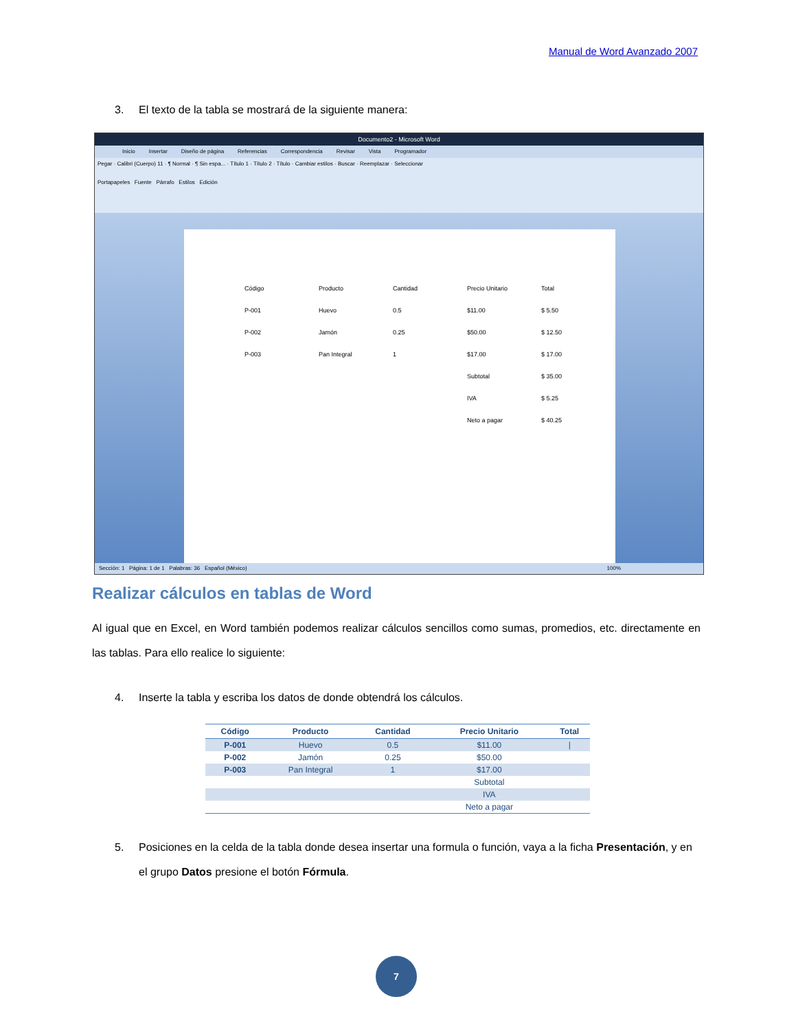Manual de Word Avanzado 2007
3. El texto de la tabla se mostrará de la siguiente manera:
Documento2 - Microsoft Word
Inicio Insertar Diseño de página Referencias Correspondencia Revisar Vista Programador
Pegar · Calibri (Cuerpo) 11 · ¶ Normal · ¶ Sin espa... · Título 1 · Título 2 · Título · Cambiar estilos · Buscar · Reemplazar · Seleccionar
Portapapeles Fuente Párrafo Estilos Edición
| Código | Producto | Cantidad | Precio Unitario | Total |
| P-001 | Huevo | 0.5 | $11.00 | $ 5.50 |
| P-002 | Jamón | 0.25 | $50.00 | $ 12.50 |
| P-003 | Pan Integral | 1 | $17.00 | $ 17.00 |
| | | | Subtotal | $ 35.00 |
| | | | IVA | $ 5.25 |
| | | | Neto a pagar | $ 40.25 |
Sección: 1 Página: 1 de 1 Palabras: 36 Español (México) 100%
Realizar cálculos en tablas de Word
Al igual que en Excel, en Word también podemos realizar cálculos sencillos como sumas, promedios, etc. directamente en las tablas. Para ello realice lo siguiente:
4. Inserte la tabla y escriba los datos de donde obtendrá los cálculos.
| Código | Producto | Cantidad | Precio Unitario | Total |
| --- | --- | --- | --- | --- |
| P-001 | Huevo | 0.5 | $11.00 | / |
| P-002 | Jamón | 0.25 | $50.00 | |
| P-003 | Pan Integral | 1 | $17.00 | |
| | | | Subtotal | |
| | | | IVA | |
| | | | Neto a pagar | |
5. Posiciones en la celda de la tabla donde desea insertar una formula o función, vaya a la ficha Presentación, y en el grupo Datos presione el botón Fórmula.
7